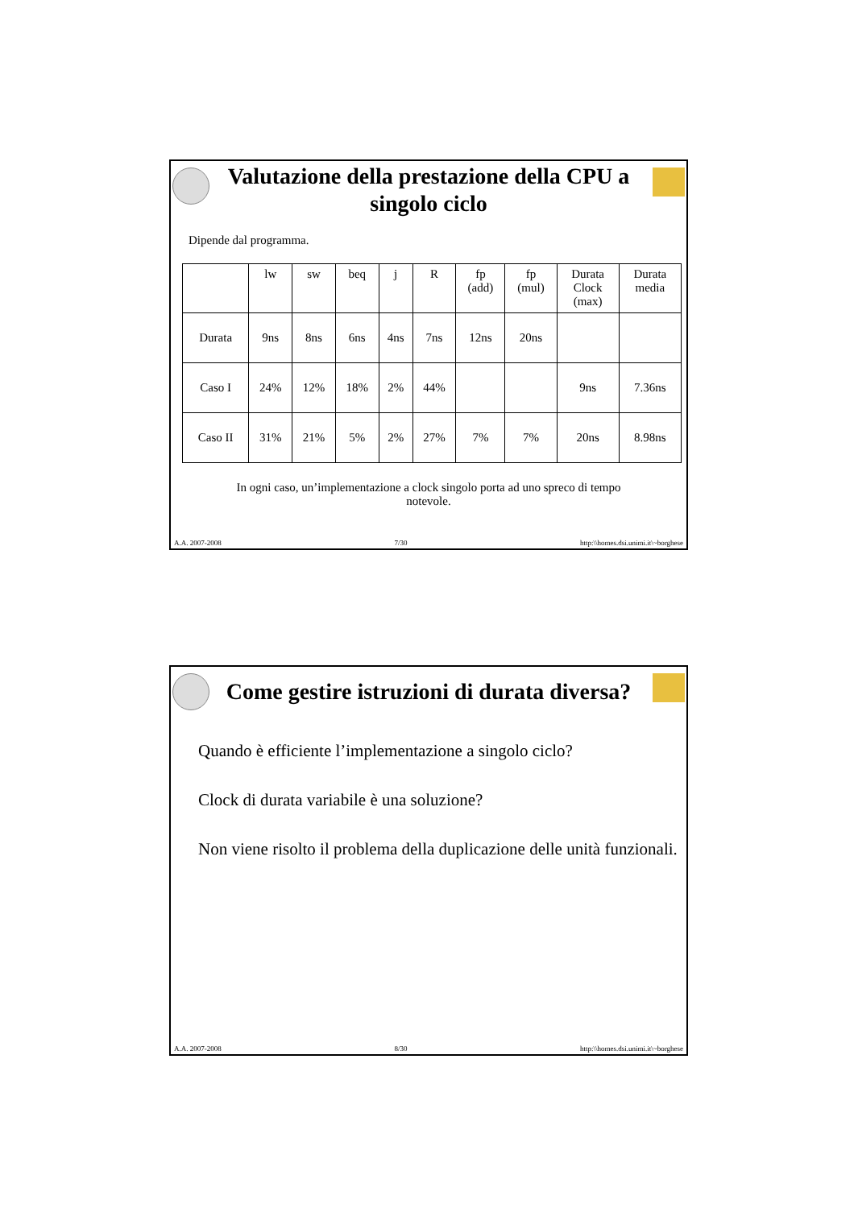Valutazione della prestazione della CPU a singolo ciclo
Dipende dal programma.
| | lw | sw | beq | j | R | fp (add) | fp (mul) | Durata Clock (max) | Durata media |
| Durata | 9ns | 8ns | 6ns | 4ns | 7ns | 12ns | 20ns | | |
| Caso I | 24% | 12% | 18% | 2% | 44% | | | 9ns | 7.36ns |
| Caso II | 31% | 21% | 5% | 2% | 27% | 7% | 7% | 20ns | 8.98ns |
In ogni caso, un’implementazione a clock singolo porta ad uno spreco di tempo notevole.
A.A. 2007-2008 7/30 http:\\homes.dsi.unimi.it\~borghese
Come gestire istruzioni di durata diversa?
Quando è efficiente l’implementazione a singolo ciclo?
Clock di durata variabile è una soluzione?
Non viene risolto il problema della duplicazione delle unità funzionali.
A.A. 2007-2008 8/30 http:\\homes.dsi.unimi.it\~borghese